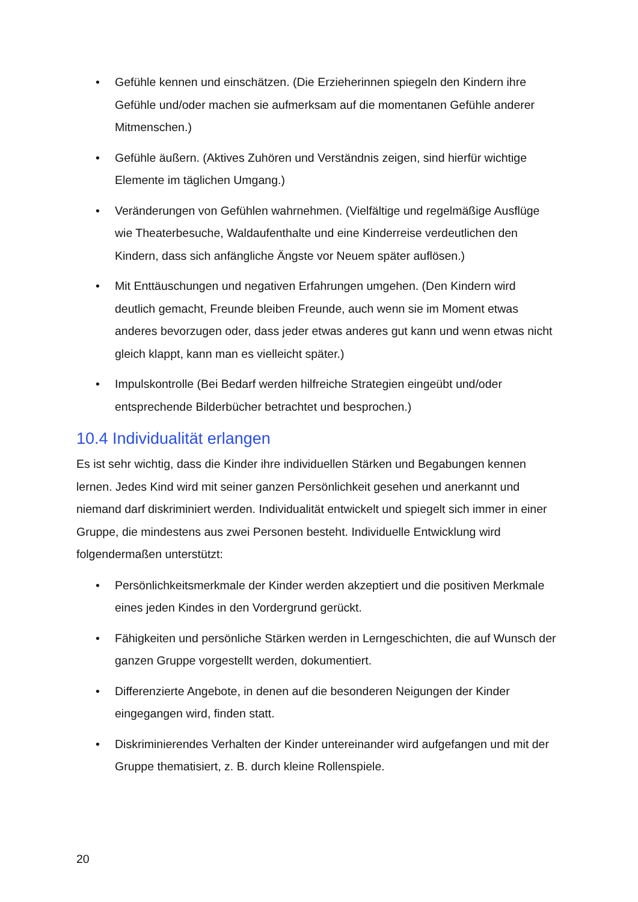• Gefühle kennen und einschätzen. (Die Erzieherinnen spiegeln den Kindern ihre Gefühle und/oder machen sie aufmerksam auf die momentanen Gefühle anderer Mitmenschen.)
• Gefühle äußern. (Aktives Zuhören und Verständnis zeigen, sind hierfür wichtige Elemente im täglichen Umgang.)
• Veränderungen von Gefühlen wahrnehmen. (Vielfältige und regelmäßige Ausflüge wie Theaterbesuche, Waldaufenthalte und eine Kinderreise verdeutlichen den Kindern, dass sich anfängliche Ängste vor Neuem später auflösen.)
• Mit Enttäuschungen und negativen Erfahrungen umgehen. (Den Kindern wird deutlich gemacht, Freunde bleiben Freunde, auch wenn sie im Moment etwas anderes bevorzugen oder, dass jeder etwas anderes gut kann und wenn etwas nicht gleich klappt, kann man es vielleicht später.)
• Impulskontrolle (Bei Bedarf werden hilfreiche Strategien eingeübt und/oder entsprechende Bilderbücher betrachtet und besprochen.)
10.4 Individualität erlangen
Es ist sehr wichtig, dass die Kinder ihre individuellen Stärken und Begabungen kennen lernen. Jedes Kind wird mit seiner ganzen Persönlichkeit gesehen und anerkannt und niemand darf diskriminiert werden. Individualität entwickelt und spiegelt sich immer in einer Gruppe, die mindestens aus zwei Personen besteht. Individuelle Entwicklung wird folgendermaßen unterstützt:
• Persönlichkeitsmerkmale der Kinder werden akzeptiert und die positiven Merkmale eines jeden Kindes in den Vordergrund gerückt.
• Fähigkeiten und persönliche Stärken werden in Lerngeschichten, die auf Wunsch der ganzen Gruppe vorgestellt werden, dokumentiert.
• Differenzierte Angebote, in denen auf die besonderen Neigungen der Kinder eingegangen wird, finden statt.
• Diskriminierendes Verhalten der Kinder untereinander wird aufgefangen und mit der Gruppe thematisiert, z. B. durch kleine Rollenspiele.
20